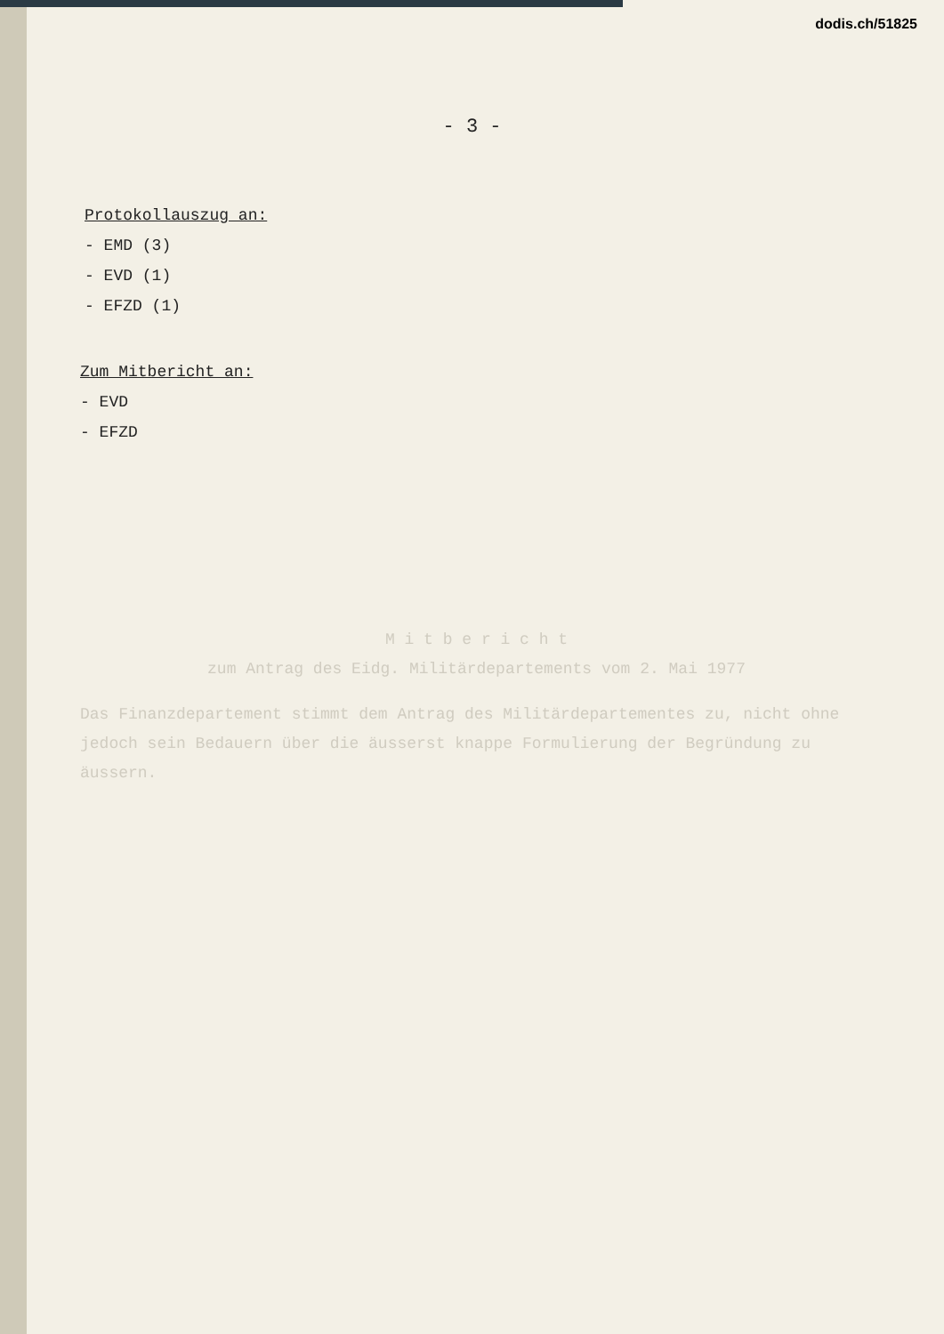dodis.ch/51825
- 3 -
Protokollauszug an:
- EMD (3)
- EVD (1)
- EFZD (1)
Zum Mitbericht an:
- EVD
- EFZD
M i t b e r i c h t
zum Antrag des Eidg. Militärdepartements vom 2. Mai 1977
Das Finanzdepartement stimmt dem Antrag des Militärdepartementes zu, nicht ohne jedoch sein Bedauern über die äusserst knappe Formulierung der Begründung zu äussern.